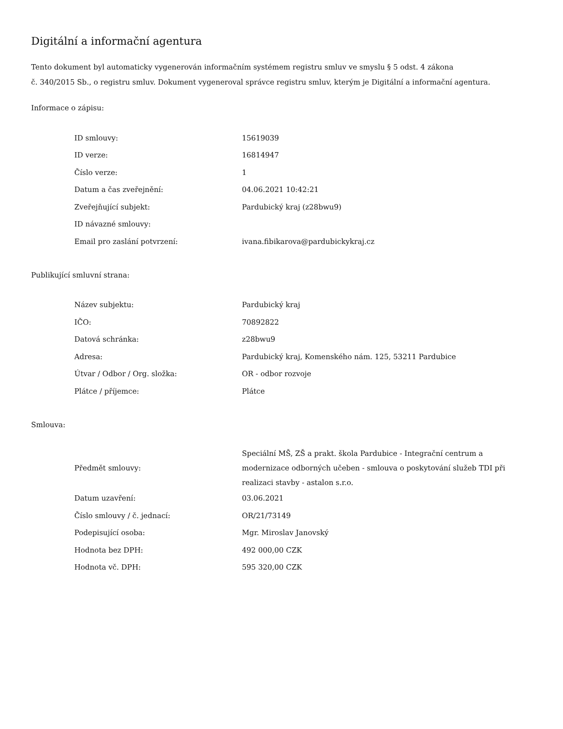Digitální a informační agentura
Tento dokument byl automaticky vygenerován informačním systémem registru smluv ve smyslu § 5 odst. 4 zákona
č. 340/2015 Sb., o registru smluv. Dokument vygeneroval správce registru smluv, kterým je Digitální a informační agentura.
Informace o zápisu:
| ID smlouvy: | 15619039 |
| ID verze: | 16814947 |
| Číslo verze: | 1 |
| Datum a čas zveřejnění: | 04.06.2021 10:42:21 |
| Zveřejňující subjekt: | Pardubický kraj (z28bwu9) |
| ID návazné smlouvy: | |
| Email pro zaslání potvrzení: | ivana.fibikarova@pardubickykraj.cz |
Publikující smluvní strana:
| Název subjektu: | Pardubický kraj |
| IČO: | 70892822 |
| Datová schránka: | z28bwu9 |
| Adresa: | Pardubický kraj, Komenského nám. 125, 53211 Pardubice |
| Útvar / Odbor / Org. složka: | OR - odbor rozvoje |
| Plátce / příjemce: | Plátce |
Smlouva:
| Předmět smlouvy: | Speciální MŠ, ZŠ a prakt. škola Pardubice - Integrační centrum a modernizace odborných učeben - smlouva o poskytování služeb TDI při realizaci stavby - astalon s.r.o. |
| Datum uzavření: | 03.06.2021 |
| Číslo smlouvy / č. jednací: | OR/21/73149 |
| Podepisující osoba: | Mgr. Miroslav Janovský |
| Hodnota bez DPH: | 492 000,00 CZK |
| Hodnota vč. DPH: | 595 320,00 CZK |